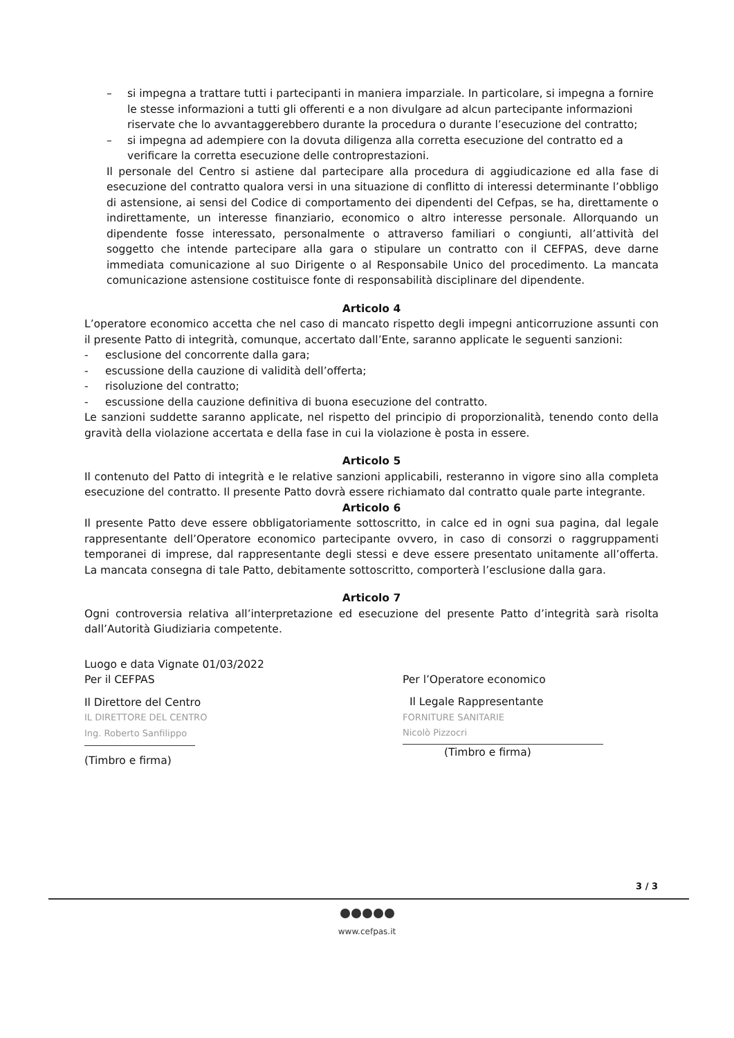– si impegna a trattare tutti i partecipanti in maniera imparziale. In particolare, si impegna a fornire le stesse informazioni a tutti gli offerenti e a non divulgare ad alcun partecipante informazioni riservate che lo avvantaggerebbero durante la procedura o durante l’esecuzione del contratto;
– si impegna ad adempiere con la dovuta diligenza alla corretta esecuzione del contratto ed a verificare la corretta esecuzione delle controprestazioni.
Il personale del Centro si astiene dal partecipare alla procedura di aggiudicazione ed alla fase di esecuzione del contratto qualora versi in una situazione di conflitto di interessi determinante l’obbligo di astensione, ai sensi del Codice di comportamento dei dipendenti del Cefpas, se ha, direttamente o indirettamente, un interesse finanziario, economico o altro interesse personale. Allorquando un dipendente fosse interessato, personalmente o attraverso familiari o congiunti, all’attività del soggetto che intende partecipare alla gara o stipulare un contratto con il CEFPAS, deve darne immediata comunicazione al suo Dirigente o al Responsabile Unico del procedimento. La mancata comunicazione astensione costituisce fonte di responsabilità disciplinare del dipendente.
Articolo 4
L’operatore economico accetta che nel caso di mancato rispetto degli impegni anticorruzione assunti con il presente Patto di integrità, comunque, accertato dall’Ente, saranno applicate le seguenti sanzioni:
- esclusione del concorrente dalla gara;
- escussione della cauzione di validità dell’offerta;
- risoluzione del contratto;
- escussione della cauzione definitiva di buona esecuzione del contratto.
Le sanzioni suddette saranno applicate, nel rispetto del principio di proporzionalità, tenendo conto della gravità della violazione accertata e della fase in cui la violazione è posta in essere.
Articolo 5
Il contenuto del Patto di integrità e le relative sanzioni applicabili, resteranno in vigore sino alla completa esecuzione del contratto. Il presente Patto dovrà essere richiamato dal contratto quale parte integrante.
Articolo 6
Il presente Patto deve essere obbligatoriamente sottoscritto, in calce ed in ogni sua pagina, dal legale rappresentante dell’Operatore economico partecipante ovvero, in caso di consorzi o raggruppamenti temporanei di imprese, dal rappresentante degli stessi e deve essere presentato unitamente all’offerta. La mancata consegna di tale Patto, debitamente sottoscritto, comporterà l’esclusione dalla gara.
Articolo 7
Ogni controversia relativa all’interpretazione ed esecuzione del presente Patto d’integrità sarà risolta dall’Autorità Giudiziaria competente.
Luogo e data Vignate 01/03/2022
Per il CEFPAS
Il Direttore del Centro
IL DIRETTORE DEL CENTRO
Ing. Roberto Sanfilippo
(Timbro e firma)
Per l’Operatore economico
Il Legale Rappresentante
FORNITURE SANITARIE
Nicolò Pizzocri
(Timbro e firma)
3 / 3
www.cefpas.it